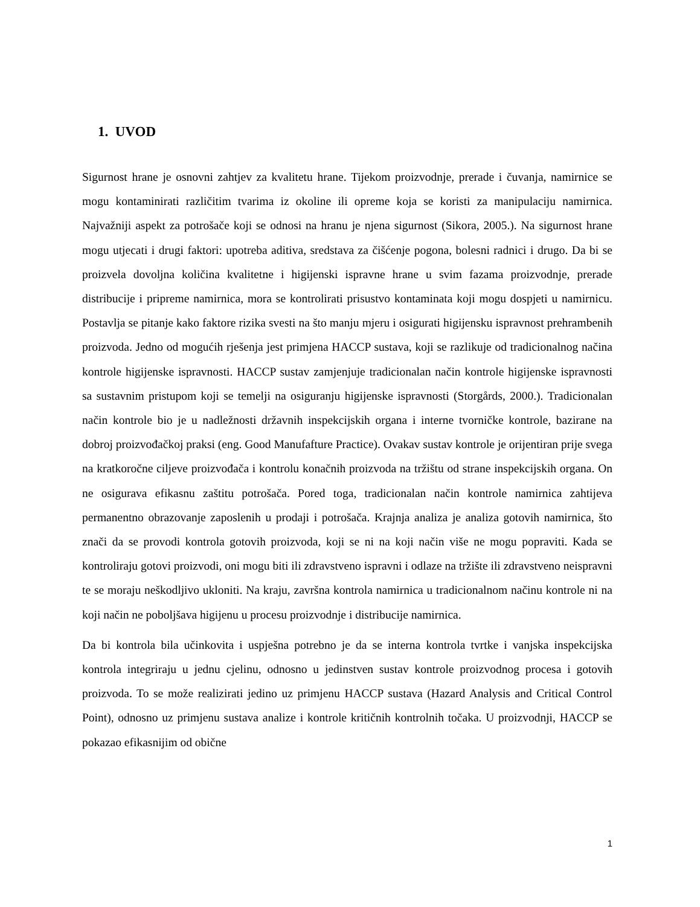1. UVOD
Sigurnost hrane je osnovni zahtjev za kvalitetu hrane. Tijekom proizvodnje, prerade i čuvanja, namirnice se mogu kontaminirati različitim tvarima iz okoline ili opreme koja se koristi za manipulaciju namirnica. Najvažniji aspekt za potrošače koji se odnosi na hranu je njena sigurnost (Sikora, 2005.). Na sigurnost hrane mogu utjecati i drugi faktori: upotreba aditiva, sredstava za čišćenje pogona, bolesni radnici i drugo. Da bi se proizvela dovoljna količina kvalitetne i higijenski ispravne hrane u svim fazama proizvodnje, prerade distribucije i pripreme namirnica, mora se kontrolirati prisustvo kontaminata koji mogu dospjeti u namirnicu. Postavlja se pitanje kako faktore rizika svesti na što manju mjeru i osigurati higijensku ispravnost prehrambenih proizvoda. Jedno od mogućih rješenja jest primjena HACCP sustava, koji se razlikuje od tradicionalnog načina kontrole higijenske ispravnosti. HACCP sustav zamjenjuje tradicionalan način kontrole higijenske ispravnosti sa sustavnim pristupom koji se temelji na osiguranju higijenske ispravnosti (Storgårds, 2000.). Tradicionalan način kontrole bio je u nadležnosti državnih inspekcijskih organa i interne tvorničke kontrole, bazirane na dobroj proizvođačkoj praksi (eng. Good Manufafture Practice). Ovakav sustav kontrole je orijentiran prije svega na kratkoročne ciljeve proizvođača i kontrolu konačnih proizvoda na tržištu od strane inspekcijskih organa. On ne osigurava efikasnu zaštitu potrošača. Pored toga, tradicionalan način kontrole namirnica zahtijeva permanentno obrazovanje zaposlenih u prodaji i potrošača. Krajnja analiza je analiza gotovih namirnica, što znači da se provodi kontrola gotovih proizvoda, koji se ni na koji način više ne mogu popraviti. Kada se kontroliraju gotovi proizvodi, oni mogu biti ili zdravstveno ispravni i odlaze na tržište ili zdravstveno neispravni te se moraju neškodljivo ukloniti. Na kraju, završna kontrola namirnica u tradicionalnom načinu kontrole ni na koji način ne poboljšava higijenu u procesu proizvodnje i distribucije namirnica.
Da bi kontrola bila učinkovita i uspješna potrebno je da se interna kontrola tvrtke i vanjska inspekcijska kontrola integriraju u jednu cjelinu, odnosno u jedinstven sustav kontrole proizvodnog procesa i gotovih proizvoda. To se može realizirati jedino uz primjenu HACCP sustava (Hazard Analysis and Critical Control Point), odnosno uz primjenu sustava analize i kontrole kritičnih kontrolnih točaka. U proizvodnji, HACCP se pokazao efikasnijim od obične
1